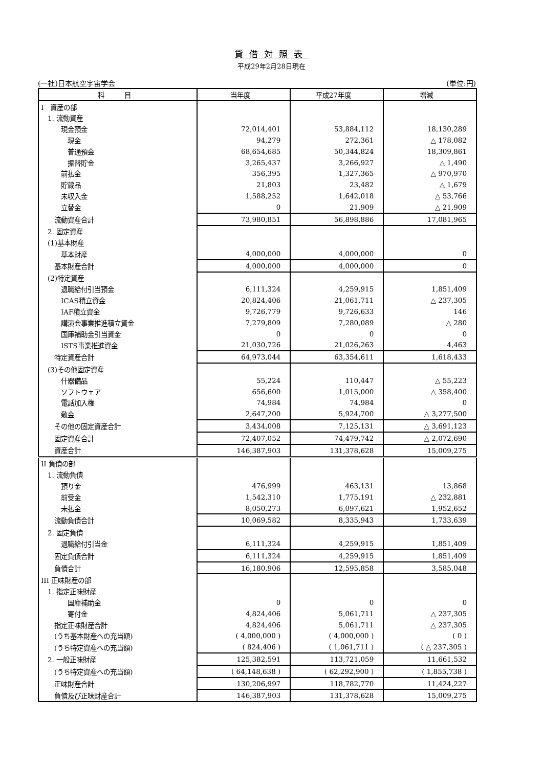貸借対照表
平成29年2月28日現在
(一社)日本航空宇宙学会 (単位:円)
| 科 目 | 当年度 | 平成27年度 | 増減 |
| --- | --- | --- | --- |
| I 資産の部 | | | |
| 1. 流動資産 | | | |
| 現金預金 | 72,014,401 | 53,884,112 | 18,130,289 |
| 現金 | 94,279 | 272,361 | △ 178,082 |
| 普通預金 | 68,654,685 | 50,344,824 | 18,309,861 |
| 振替貯金 | 3,265,437 | 3,266,927 | △ 1,490 |
| 前払金 | 356,395 | 1,327,365 | △ 970,970 |
| 貯蔵品 | 21,803 | 23,482 | △ 1,679 |
| 未収入金 | 1,588,252 | 1,642,018 | △ 53,766 |
| 立替金 | 0 | 21,909 | △ 21,909 |
| 流動資産合計 | 73,980,851 | 56,898,886 | 17,081,965 |
| 2. 固定資産 | | | |
| (1)基本財産 | | | |
| 基本財産 | 4,000,000 | 4,000,000 | 0 |
| 基本財産合計 | 4,000,000 | 4,000,000 | 0 |
| (2)特定資産 | | | |
| 退職給付引当預金 | 6,111,324 | 4,259,915 | 1,851,409 |
| ICAS積立資金 | 20,824,406 | 21,061,711 | △ 237,305 |
| IAF積立資金 | 9,726,779 | 9,726,633 | 146 |
| 講演会事業推進積立資金 | 7,279,809 | 7,280,089 | △ 280 |
| 国庫補助金引当資金 | 0 | 0 | 0 |
| ISTS事業推進資金 | 21,030,726 | 21,026,263 | 4,463 |
| 特定資産合計 | 64,973,044 | 63,354,611 | 1,618,433 |
| (3)その他固定資産 | | | |
| 什器備品 | 55,224 | 110,447 | △ 55,223 |
| ソフトウェア | 656,600 | 1,015,000 | △ 358,400 |
| 電話加入権 | 74,984 | 74,984 | 0 |
| 敷金 | 2,647,200 | 5,924,700 | △ 3,277,500 |
| その他の固定資産合計 | 3,434,008 | 7,125,131 | △ 3,691,123 |
| 固定資産合計 | 72,407,052 | 74,479,742 | △ 2,072,690 |
| 資産合計 | 146,387,903 | 131,378,628 | 15,009,275 |
| II 負債の部 | | | |
| 1. 流動負債 | | | |
| 預り金 | 476,999 | 463,131 | 13,868 |
| 前受金 | 1,542,310 | 1,775,191 | △ 232,881 |
| 未払金 | 8,050,273 | 6,097,621 | 1,952,652 |
| 流動負債合計 | 10,069,582 | 8,335,943 | 1,733,639 |
| 2. 固定負債 | | | |
| 退職給付引当金 | 6,111,324 | 4,259,915 | 1,851,409 |
| 固定負債合計 | 6,111,324 | 4,259,915 | 1,851,409 |
| 負債合計 | 16,180,906 | 12,595,858 | 3,585,048 |
| III 正味財産の部 | | | |
| 1. 指定正味財産 | | | |
| 国庫補助金 | 0 | 0 | 0 |
| 寄付金 | 4,824,406 | 5,061,711 | △ 237,305 |
| 指定正味財産合計 | 4,824,406 | 5,061,711 | △ 237,305 |
| (うち基本財産への充当額) | ( 4,000,000 ) | ( 4,000,000 ) | ( 0 ) |
| (うち特定資産への充当額) | ( 824,406 ) | ( 1,061,711 ) | ( △ 237,305 ) |
| 2. 一般正味財産 | 125,382,591 | 113,721,059 | 11,661,532 |
| (うち特定資産への充当額) | ( 64,148,638 ) | ( 62,292,900 ) | ( 1,855,738 ) |
| 正味財産合計 | 130,206,997 | 118,782,770 | 11,424,227 |
| 負債及び正味財産合計 | 146,387,903 | 131,378,628 | 15,009,275 |